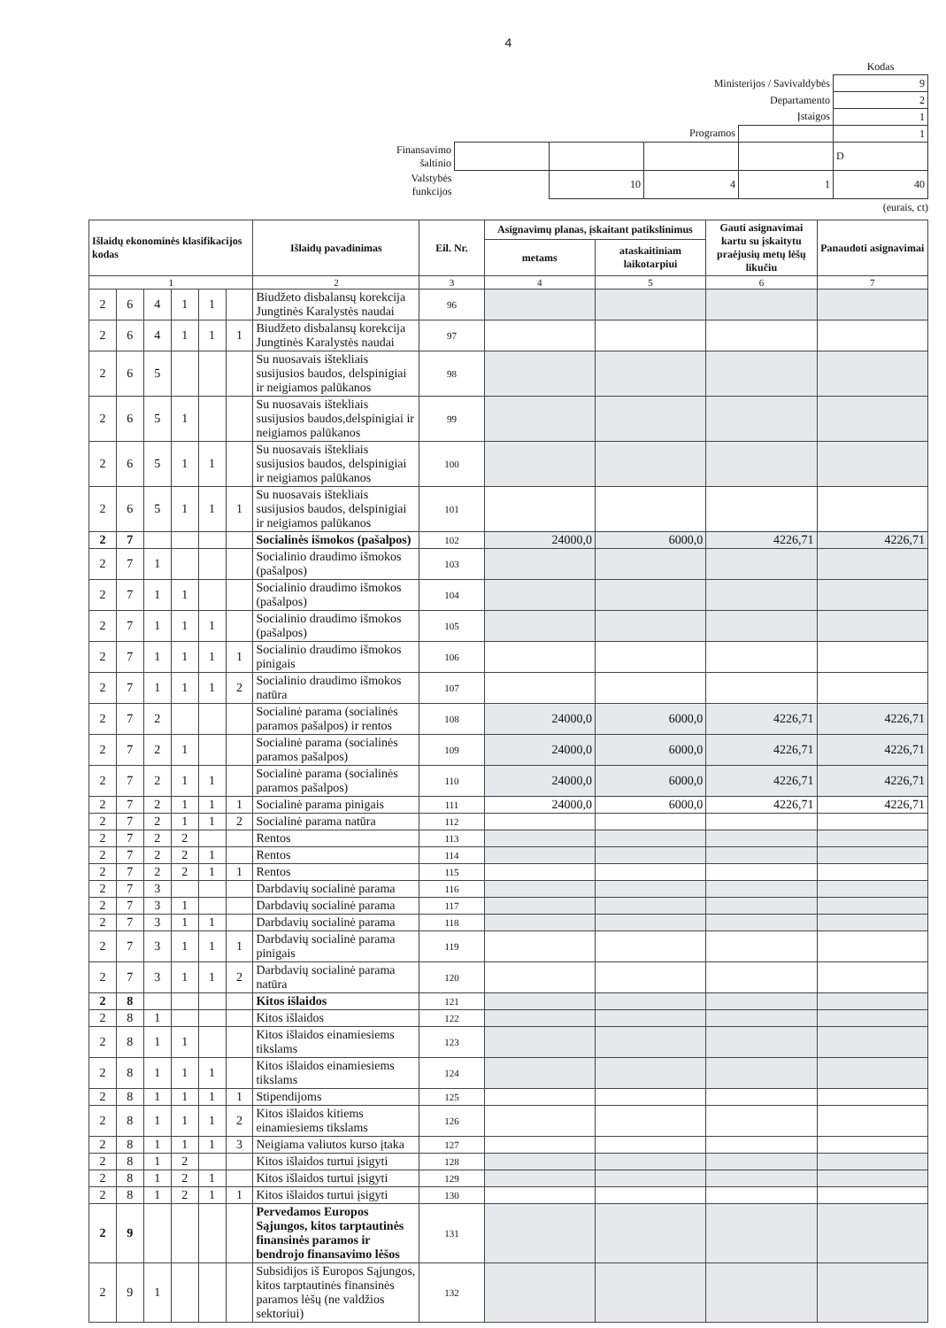4
| | | | | | Kodas |
| Ministerijos / Savivaldybės | | | | | 9 |
| Departamento | | | | | 2 |
| Įstaigos | | | | | 1 |
| Programos | | | | | 1 |
| Finansavimo šaltinio | | | | | D |
| Valstybės funkcijos | | 10 | 4 | 1 | 40 |
(eurais, ct)
| Išlaidų ekonominės klasifikacijos kodas | | | | | | Išlaidų pavadinimas | Eil. Nr. | Asignavimų planas, įskaitant patikslinimus | | Gauti asignavimai kartu su įskaitytu praėjusių metų lėšų likučiu | Panaudoti asignavimai |
| --- | --- | --- | --- | --- | --- | --- | --- | --- | --- | --- | --- |
| | | | | | | | | metams | ataskaitiniam laikotarpiui | | |
| 1 | | | | | | 2 | 3 | 4 | 5 | 6 | 7 |
| 2 | 6 | 4 | 1 | 1 | | Biudžeto disbalansų korekcija Jungtinės Karalystės naudai | 96 | | | | |
| 2 | 6 | 4 | 1 | 1 | 1 | Biudžeto disbalansų korekcija Jungtinės Karalystės naudai | 97 | | | | |
| 2 | 6 | 5 | | | | Su nuosavais ištekliais susijusios baudos, delspinigiai ir neigiamos palūkanos | 98 | | | | |
| 2 | 6 | 5 | 1 | | | Su nuosavais ištekliais susijusios baudos,delspinigiai ir neigiamos palūkanos | 99 | | | | |
| 2 | 6 | 5 | 1 | 1 | | Su nuosavais ištekliais susijusios baudos, delspinigiai ir neigiamos palūkanos | 100 | | | | |
| 2 | 6 | 5 | 1 | 1 | 1 | Su nuosavais ištekliais susijusios baudos, delspinigiai ir neigiamos palūkanos | 101 | | | | |
| 2 | 7 | | | | | Socialinės išmokos (pašalpos) | 102 | 24000,0 | 6000,0 | 4226,71 | 4226,71 |
| 2 | 7 | 1 | | | | Socialinio draudimo išmokos (pašalpos) | 103 | | | | |
| 2 | 7 | 1 | 1 | | | Socialinio draudimo išmokos (pašalpos) | 104 | | | | |
| 2 | 7 | 1 | 1 | 1 | | Socialinio draudimo išmokos (pašalpos) | 105 | | | | |
| 2 | 7 | 1 | 1 | 1 | 1 | Socialinio draudimo išmokos pinigais | 106 | | | | |
| 2 | 7 | 1 | 1 | 1 | 2 | Socialinio draudimo išmokos natūra | 107 | | | | |
| 2 | 7 | 2 | | | | Socialinė parama (socialinės paramos pašalpos) ir rentos | 108 | 24000,0 | 6000,0 | 4226,71 | 4226,71 |
| 2 | 7 | 2 | 1 | | | Socialinė parama (socialinės paramos pašalpos) | 109 | 24000,0 | 6000,0 | 4226,71 | 4226,71 |
| 2 | 7 | 2 | 1 | 1 | | Socialinė parama (socialinės paramos pašalpos) | 110 | 24000,0 | 6000,0 | 4226,71 | 4226,71 |
| 2 | 7 | 2 | 1 | 1 | 1 | Socialinė parama pinigais | 111 | 24000,0 | 6000,0 | 4226,71 | 4226,71 |
| 2 | 7 | 2 | 1 | 1 | 2 | Socialinė parama natūra | 112 | | | | |
| 2 | 7 | 2 | 2 | | | Rentos | 113 | | | | |
| 2 | 7 | 2 | 2 | 1 | | Rentos | 114 | | | | |
| 2 | 7 | 2 | 2 | 1 | 1 | Rentos | 115 | | | | |
| 2 | 7 | 3 | | | | Darbdavių socialinė parama | 116 | | | | |
| 2 | 7 | 3 | 1 | | | Darbdavių socialinė parama | 117 | | | | |
| 2 | 7 | 3 | 1 | 1 | | Darbdavių socialinė parama | 118 | | | | |
| 2 | 7 | 3 | 1 | 1 | 1 | Darbdavių socialinė parama pinigais | 119 | | | | |
| 2 | 7 | 3 | 1 | 1 | 2 | Darbdavių socialinė parama natūra | 120 | | | | |
| 2 | 8 | | | | | Kitos išlaidos | 121 | | | | |
| 2 | 8 | 1 | | | | Kitos išlaidos | 122 | | | | |
| 2 | 8 | 1 | 1 | | | Kitos išlaidos einamiesiems tikslams | 123 | | | | |
| 2 | 8 | 1 | 1 | 1 | | Kitos išlaidos einamiesiems tikslams | 124 | | | | |
| 2 | 8 | 1 | 1 | 1 | 1 | Stipendijoms | 125 | | | | |
| 2 | 8 | 1 | 1 | 1 | 2 | Kitos išlaidos kitiems einamiesiems tikslams | 126 | | | | |
| 2 | 8 | 1 | 1 | 1 | 3 | Neigiama valiutos kurso įtaka | 127 | | | | |
| 2 | 8 | 1 | 2 | | | Kitos išlaidos turtui įsigyti | 128 | | | | |
| 2 | 8 | 1 | 2 | 1 | | Kitos išlaidos turtui įsigyti | 129 | | | | |
| 2 | 8 | 1 | 2 | 1 | 1 | Kitos išlaidos turtui įsigyti | 130 | | | | |
| 2 | 9 | | | | | Pervedamos Europos Sąjungos, kitos tarptautinės finansinės paramos ir bendrojo finansavimo lėšos | 131 | | | | |
| 2 | 9 | 1 | | | | Subsidijos iš Europos Sąjungos, kitos tarptautinės finansinės paramos lėšų (ne valdžios sektoriui) | 132 | | | | |